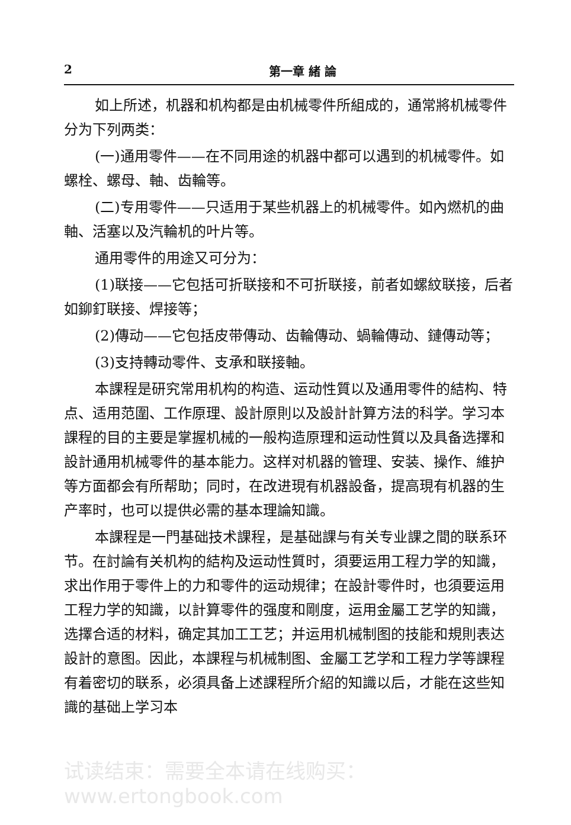2 第一章 緒 論
如上所述，机器和机构都是由机械零件所組成的，通常將机械零件分为下列两类：
(一)通用零件——在不同用途的机器中都可以遇到的机械零件。如螺栓、螺母、軸、齿輪等。
(二)专用零件——只适用于某些机器上的机械零件。如內燃机的曲軸、活塞以及汽輪机的叶片等。
通用零件的用途又可分为：
(1)联接——它包括可折联接和不可折联接，前者如螺紋联接，后者如鉚釘联接、焊接等；
(2)傳动——它包括皮带傳动、齿輪傳动、蝸輪傳动、鏈傳动等；
(3)支持轉动零件、支承和联接軸。
本課程是研究常用机构的构造、运动性質以及通用零件的結构、特点、适用范圍、工作原理、設計原則以及設計計算方法的科学。学习本課程的目的主要是掌握机械的一般构造原理和运动性質以及具备选擇和設計通用机械零件的基本能力。这样对机器的管理、安装、操作、維护等方面都会有所帮助；同时，在改进現有机器設备，提高現有机器的生产率时，也可以提供必需的基本理論知識。
本課程是一門基础技术課程，是基础課与有关专业課之間的联系环节。在討論有关机构的結构及运动性質时，須要运用工程力学的知識，求出作用于零件上的力和零件的运动規律；在設計零件时，也須要运用工程力学的知識，以計算零件的强度和剛度，运用金屬工艺学的知識，选擇合适的材料，确定其加工工艺；并运用机械制图的技能和規則表达設計的意图。因此，本課程与机械制图、金屬工艺学和工程力学等課程有着密切的联系，必須具备上述課程所介紹的知識以后，才能在这些知識的基础上学习本
试读结束：需要全本请在线购买： www.ertongbook.com